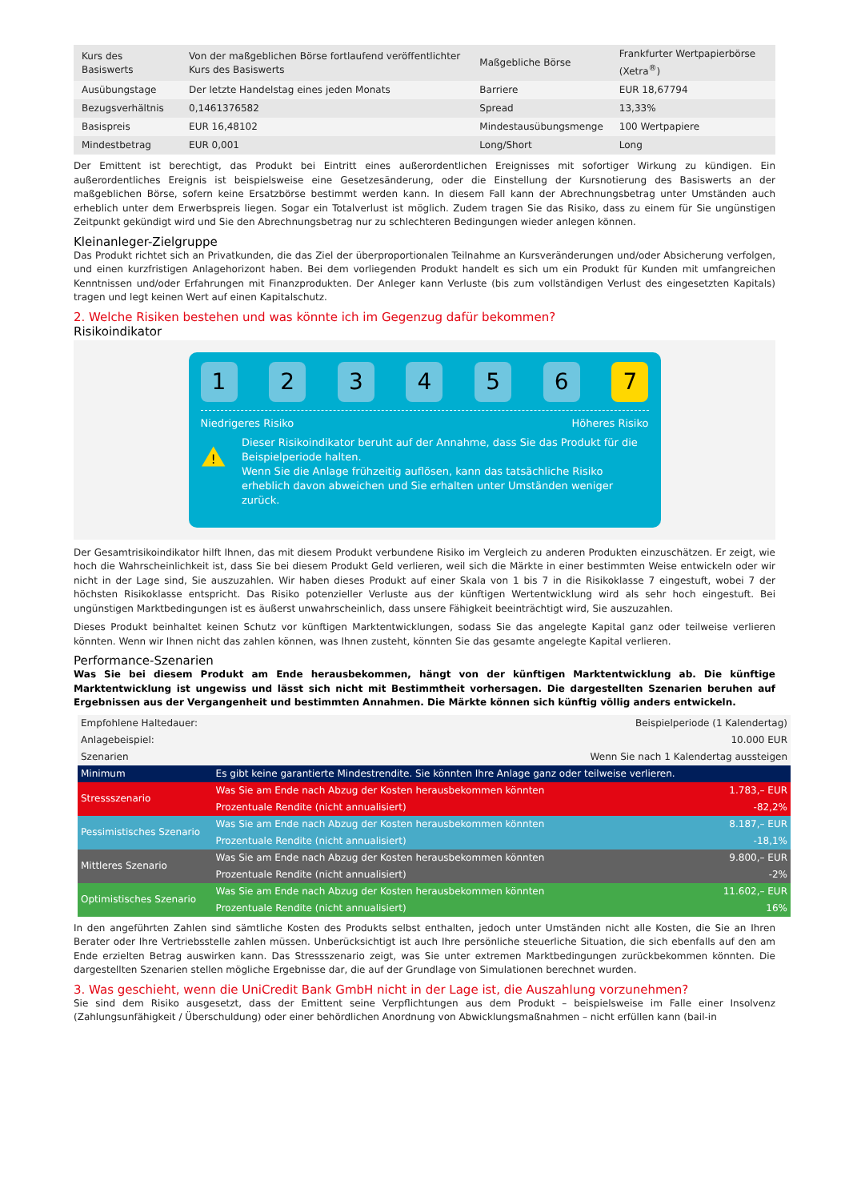| Kurs des Basiswerts | Von der maßgeblichen Börse fortlaufend veröffentlichter Kurs des Basiswerts | Maßgebliche Börse | Frankfurter Wertpapierbörse (Xetra<sup>®</sup>) |
| Ausübungstage | Der letzte Handelstag eines jeden Monats | Barriere | EUR 18,67794 |
| Bezugsverhältnis | 0,1461376582 | Spread | 13,33% |
| Basispreis | EUR 16,48102 | Mindestausübungsmenge | 100 Wertpapiere |
| Mindestbetrag | EUR 0,001 | Long/Short | Long |
Der Emittent ist berechtigt, das Produkt bei Eintritt eines außerordentlichen Ereignisses mit sofortiger Wirkung zu kündigen. Ein außerordentliches Ereignis ist beispielsweise eine Gesetzesänderung, oder die Einstellung der Kursnotierung des Basiswerts an der maßgeblichen Börse, sofern keine Ersatzbörse bestimmt werden kann. In diesem Fall kann der Abrechnungsbetrag unter Umständen auch erheblich unter dem Erwerbspreis liegen. Sogar ein Totalverlust ist möglich. Zudem tragen Sie das Risiko, dass zu einem für Sie ungünstigen Zeitpunkt gekündigt wird und Sie den Abrechnungsbetrag nur zu schlechteren Bedingungen wieder anlegen können.
Kleinanleger-Zielgruppe
Das Produkt richtet sich an Privatkunden, die das Ziel der überproportionalen Teilnahme an Kursveränderungen und/oder Absicherung verfolgen, und einen kurzfristigen Anlagehorizont haben. Bei dem vorliegenden Produkt handelt es sich um ein Produkt für Kunden mit umfangreichen Kenntnissen und/oder Erfahrungen mit Finanzprodukten. Der Anleger kann Verluste (bis zum vollständigen Verlust des eingesetzten Kapitals) tragen und legt keinen Wert auf einen Kapitalschutz.
2. Welche Risiken bestehen und was könnte ich im Gegenzug dafür bekommen?
Risikoindikator
1 2 3 4 5 6 7
Niedrigeres Risiko Höheres Risiko
!
Dieser Risikoindikator beruht auf der Annahme, dass Sie das Produkt für die Beispielperiode halten.
Wenn Sie die Anlage frühzeitig auflösen, kann das tatsächliche Risiko erheblich davon abweichen und Sie erhalten unter Umständen weniger zurück.
Der Gesamtrisikoindikator hilft Ihnen, das mit diesem Produkt verbundene Risiko im Vergleich zu anderen Produkten einzuschätzen. Er zeigt, wie hoch die Wahrscheinlichkeit ist, dass Sie bei diesem Produkt Geld verlieren, weil sich die Märkte in einer bestimmten Weise entwickeln oder wir nicht in der Lage sind, Sie auszuzahlen. Wir haben dieses Produkt auf einer Skala von 1 bis 7 in die Risikoklasse 7 eingestuft, wobei 7 der höchsten Risikoklasse entspricht. Das Risiko potenzieller Verluste aus der künftigen Wertentwicklung wird als sehr hoch eingestuft. Bei ungünstigen Marktbedingungen ist es äußerst unwahrscheinlich, dass unsere Fähigkeit beeinträchtigt wird, Sie auszuzahlen.
Dieses Produkt beinhaltet keinen Schutz vor künftigen Marktentwicklungen, sodass Sie das angelegte Kapital ganz oder teilweise verlieren könnten. Wenn wir Ihnen nicht das zahlen können, was Ihnen zusteht, könnten Sie das gesamte angelegte Kapital verlieren.
Performance-Szenarien
Was Sie bei diesem Produkt am Ende herausbekommen, hängt von der künftigen Marktentwicklung ab. Die künftige Marktentwicklung ist ungewiss und lässt sich nicht mit Bestimmtheit vorhersagen. Die dargestellten Szenarien beruhen auf Ergebnissen aus der Vergangenheit und bestimmten Annahmen. Die Märkte können sich künftig völlig anders entwickeln.
| Empfohlene Haltedauer: | | Beispielperiode (1 Kalendertag) |
| Anlagebeispiel: | | 10.000 EUR |
| Szenarien | | Wenn Sie nach 1 Kalendertag aussteigen |
| Minimum | Es gibt keine garantierte Mindestrendite. Sie könnten Ihre Anlage ganz oder teilweise verlieren. | |
| Stressszenario | Was Sie am Ende nach Abzug der Kosten herausbekommen könnten | 1.783,– EUR |
| | Prozentuale Rendite (nicht annualisiert) | -82,2% |
| Pessimistisches Szenario | Was Sie am Ende nach Abzug der Kosten herausbekommen könnten | 8.187,– EUR |
| | Prozentuale Rendite (nicht annualisiert) | -18,1% |
| Mittleres Szenario | Was Sie am Ende nach Abzug der Kosten herausbekommen könnten | 9.800,– EUR |
| | Prozentuale Rendite (nicht annualisiert) | -2% |
| Optimistisches Szenario | Was Sie am Ende nach Abzug der Kosten herausbekommen könnten | 11.602,– EUR |
| | Prozentuale Rendite (nicht annualisiert) | 16% |
In den angeführten Zahlen sind sämtliche Kosten des Produkts selbst enthalten, jedoch unter Umständen nicht alle Kosten, die Sie an Ihren Berater oder Ihre Vertriebsstelle zahlen müssen. Unberücksichtigt ist auch Ihre persönliche steuerliche Situation, die sich ebenfalls auf den am Ende erzielten Betrag auswirken kann. Das Stressszenario zeigt, was Sie unter extremen Marktbedingungen zurückbekommen könnten. Die dargestellten Szenarien stellen mögliche Ergebnisse dar, die auf der Grundlage von Simulationen berechnet wurden.
3. Was geschieht, wenn die UniCredit Bank GmbH nicht in der Lage ist, die Auszahlung vorzunehmen?
Sie sind dem Risiko ausgesetzt, dass der Emittent seine Verpflichtungen aus dem Produkt – beispielsweise im Falle einer Insolvenz (Zahlungsunfähigkeit / Überschuldung) oder einer behördlichen Anordnung von Abwicklungsmaßnahmen – nicht erfüllen kann (bail-in